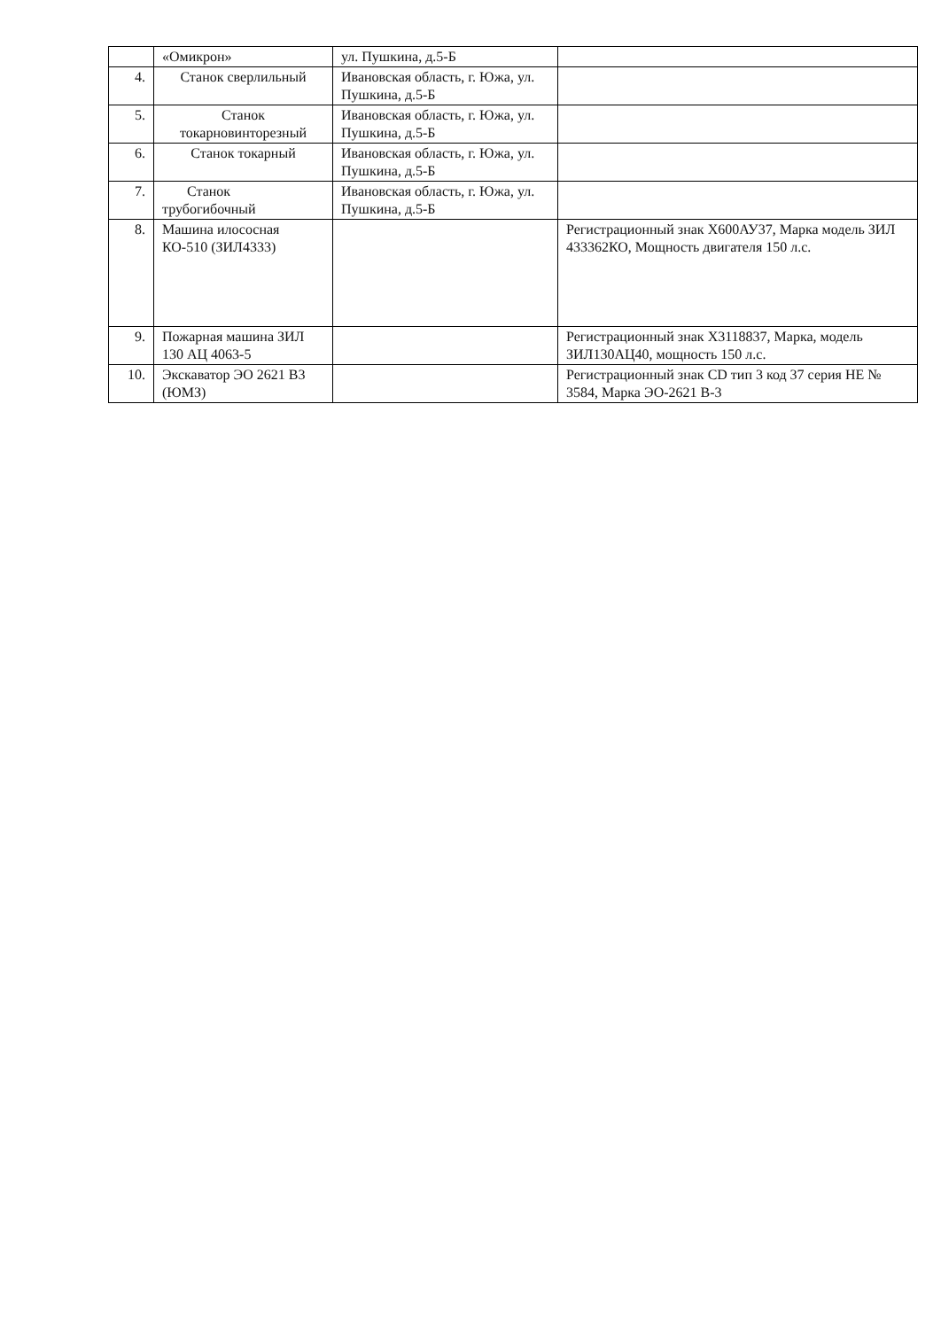| | «Омикрон» | ул. Пушкина, д.5-Б | |
| 4. | Станок сверлильный | Ивановская область, г. Южа, ул. Пушкина, д.5-Б | |
| 5. | Станок токарновинторезный | Ивановская область, г. Южа, ул. Пушкина, д.5-Б | |
| 6. | Станок токарный | Ивановская область, г. Южа, ул. Пушкина, д.5-Б | |
| 7. | Станок трубогибочный | Ивановская область, г. Южа, ул. Пушкина, д.5-Б | |
| 8. | Машина илососная КО-510 (ЗИЛ4333) | | Регистрационный знак Х600АУ37, Марка модель ЗИЛ 433362КО, Мощность двигателя 150 л.с. |
| 9. | Пожарная машина ЗИЛ 130 АЦ 4063-5 | | Регистрационный знак Х3118837, Марка, модель ЗИЛ130АЦ40, мощность 150 л.с. |
| 10. | Экскаватор ЭО 2621 В3 (ЮМЗ) | | Регистрационный знак CD тип 3 код 37 серия НЕ № 3584, Марка ЭО-2621 В-3 |